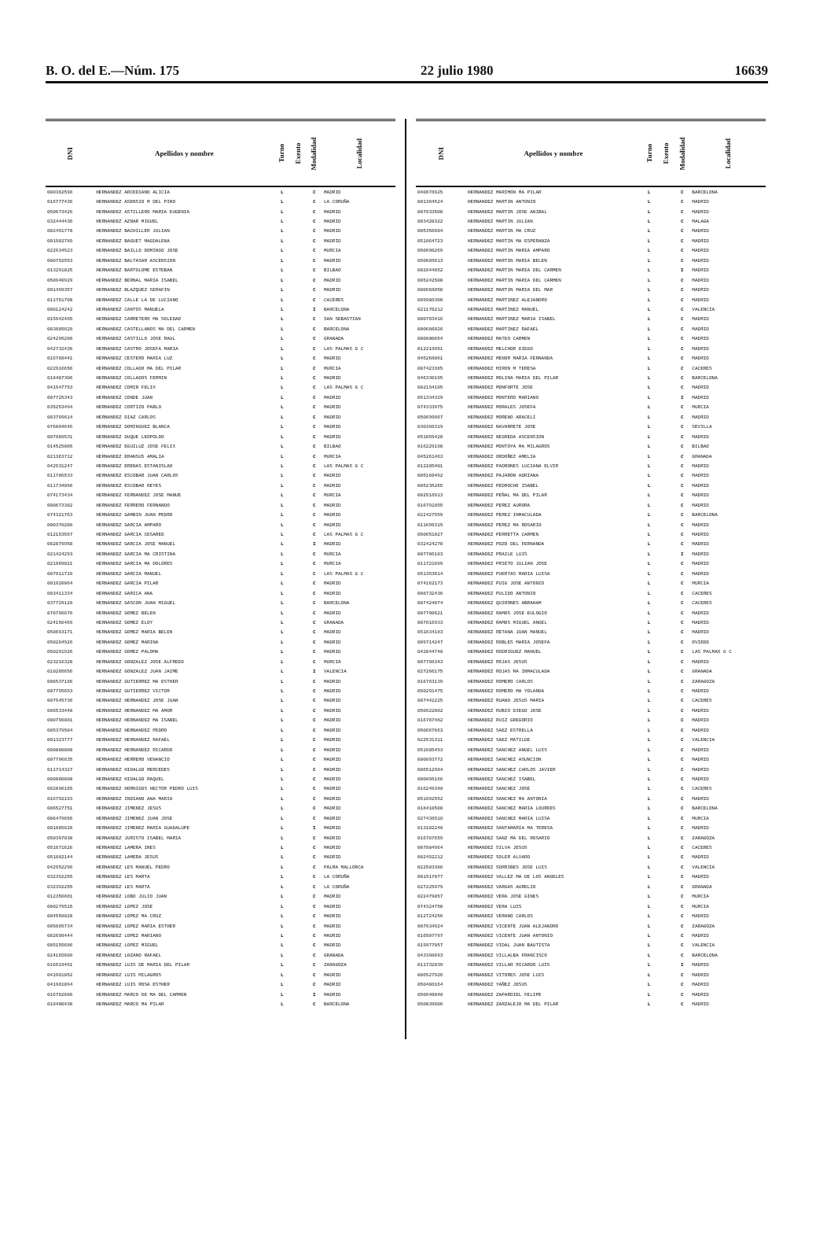B. O. del E.—Núm. 175 22 julio 1980 16639
| DNI | Apellidos y nombre | Turno | Exento | Modalidad | Localidad |
| --- | --- | --- | --- | --- | --- |
| 000382598 | HERNANDEZ ARCEDIANO ALICIA | L | | C | MADRID |
| 016777436 | HERNANDEZ ASENSIO M DEL PINO | L | | C | LA CORUÑA |
| 050673426 | HERNANDEZ ASTILLERO MARIA EUGENIA | L | | C | MADRID |
| 032444436 | HERNANDEZ AZNAR MIGUEL | L | | C | MADRID |
| 002491770 | HERNANDEZ BACHILLER JULIAN | L | | C | MADRID |
| 001902789 | HERNANDEZ BAGUET MAGDALENA | L | | C | MADRID |
| 022934523 | HERNANDEZ BAILLO DOMINGO JOSE | L | | C | MURCIA |
| 000792553 | HERNANDEZ BALTASAR ASCENSION | L | | C | MADRID |
| 013291025 | HERNANDEZ BARTOLOME ESTEBAN | L | | C | BILBAO |
| 050940929 | HERNANDEZ BERNAL MARIA ISABEL | L | | C | MADRID |
| 001499357 | HERNANDEZ BLAZQUEZ SERAFIN | L | | C | MADRID |
| 011761700 | HERNANDEZ CALLE LA DE LUCIANO | L | | C | CACERES |
| 000124242 | HERNANDEZ CANTOS MANUELA | L | | I | BARCELONA |
| 015942485 | HERNANDEZ CARRETERO MA SOLEDAD | L | | C | SAN SEBASTIAN |
| 003805828 | HERNANDEZ CASTELLANOS MA DEL CARMEN | L | | C | BARCELONA |
| 024295208 | HERNANDEZ CASTILLO JOSE RAUL | L | | C | GRANADA |
| 042732436 | HERNANDEZ CASTRO JOSEFA MARIA | L | | C | LAS PALMAS G C |
| 016788441 | HERNANDEZ CESTERO MARIA LUZ | L | | C | MADRID |
| 022916656 | HERNANDEZ COLLADO MA DEL PILAR | L | | C | MURCIA |
| 018407306 | HERNANDEZ COLLADOS FERMIN | L | | C | MADRID |
| 041947753 | HERNANDEZ COMIN FELIX | L | | C | LAS PALMAS G C |
| 007725343 | HERNANDEZ CONDE JUAN | L | | C | MADRID |
| 035253494 | HERNANDEZ CORTIZO PABLO | L | | C | MADRID |
| 003799614 | HERNANDEZ DIAZ CARLOS | L | | C | MADRID |
| 076004646 | HERNANDEZ DOMINGUEZ BLANCA | L | | C | MADRID |
| 007809531 | HERNANDEZ DUQUE LEOPOLDO | L | | C | MADRID |
| 014525005 | HERNANDEZ EGUILUZ JOSE FELIX | L | | C | BILBAO |
| 021363712 | HERNANDEZ ERANSUS AMALIA | L | | C | MURCIA |
| 042931247 | HERNANDEZ ERENAS ESTANISLAO | L | | C | LAS PALMAS G C |
| 011706533 | HERNANDEZ ESCOBAR JUAN CARLOS | L | | C | MADRID |
| 011734056 | HERNANDEZ ESCOBAR REYES | L | | C | MADRID |
| 074173434 | HERNANDEZ FERNANDEZ JOSE MANUE | L | | C | MURCIA |
| 000673302 | HERNANDEZ FERRERO FERNANDO | L | | C | MADRID |
| 074321763 | HERNANDEZ GAMBIN JUAN PEDRO | L | | C | MADRID |
| 000370208 | HERNANDEZ GARCIA AMPARO | L | | C | MADRID |
| 012153567 | HERNANDEZ GARCIA CESAREO | L | | C | LAS PALMAS G C |
| 002079950 | HERNANDEZ GARCIA JOSE MANUEL | L | | I | MADRID |
| 021424293 | HERNANDEZ GARCIA MA CRISTINA | L | | C | MURCIA |
| 021969021 | HERNANDEZ GARCIA MA DOLORES | L | | C | MURCIA |
| 007811719 | HERNANDEZ GARCIA MANUEL | L | | C | LAS PALMAS G C |
| 001920064 | HERNANDEZ GARCIA PILAR | L | | C | MADRID |
| 003411334 | HERNANDEZ GARICA ANA | L | | C | MADRID |
| 037729128 | HERNANDEZ GASCON JUAN MIGUEL | L | | C | BARCELONA |
| 070796876 | HERNANDEZ GOMEZ BELEN | L | | C | MADRID |
| 024156469 | HERNANDEZ GOMEZ ELOY | L | | C | GRANADA |
| 050693171 | HERNANDEZ GOMEZ MARIA BELEN | L | | C | MADRID |
| 050284926 | HERNANDEZ GOMEZ MARINA | L | | C | MADRID |
| 050291926 | HERNANDEZ GOMEZ PALOMA | L | | C | MADRID |
| 023216320 | HERNANDEZ GONZALEZ JOSE ALFREDO | L | | C | MURCIA |
| 010205656 | HERNANDEZ GONZALEZ JUAN JAIME | L | | I | VALENCIA |
| 006537186 | HERNANDEZ GUTIERREZ MA ESTHER | L | | C | MADRID |
| 007795653 | HERNANDEZ GUTIERREZ VICTOR | L | | C | MADRID |
| 007945736 | HERNANDEZ HERNANDEZ JOSE JUAN | L | | C | MADRID |
| 006533440 | HERNANDEZ HERNANDEZ MA AMOR | L | | C | MADRID |
| 000796081 | HERNANDEZ HERNANDEZ MA ISABEL | L | | C | MADRID |
| 005379504 | HERNANDEZ HERNANDEZ PEDRO | L | | C | MADRID |
| 001323777 | HERNANDEZ HERNANDEZ RAFAEL | L | | C | MADRID |
| 000000000 | HERNANDEZ HERNANDEZ RICARDO | L | | C | MADRID |
| 007796835 | HERNANDEZ HERRERO VENANCIO | L | | C | MADRID |
| 011714327 | HERNANDEZ HIDALGO MERCEDES | L | | C | MADRID |
| 000000000 | HERNANDEZ HIDALGO RAQUEL | L | | C | MADRID |
| 002096165 | HERNANDEZ HORNIGOS HECTOR PEDRO LUIS | L | | C | MADRID |
| 016792193 | HERNANDEZ INDIANO ANA MARIA | L | | C | MADRID |
| 006527751 | HERNANDEZ JIMENEZ JESUS | L | | C | MADRID |
| 006479656 | HERNANDEZ JIMENEZ JUAN JOSE | L | | C | MADRID |
| 001805820 | HERNANDEZ JIMENEZ MARIA GUADALUPE | L | | I | MADRID |
| 050397030 | HERNANDEZ JURISTO ISABEL MARIA | L | | C | MADRID |
| 051871626 | HERNANDEZ LAMERA INES | L | | C | MADRID |
| 051882144 | HERNANDEZ LAMERA JESUS | L | | C | MADRID |
| 042952296 | HERNANDEZ LES MANUEL PEDRO | L | | C | PALMA MALLORCA |
| 032392255 | HERNANDEZ LES MARTA | L | | C | LA CORUÑA |
| 032392255 | HERNANDEZ LES MARTA | L | | C | LA CORUÑA |
| 012356881 | HERNANDEZ LOBO JULIO JUAN | L | | C | MADRID |
| 000279515 | HERNANDEZ LOPEZ JOSE | L | | C | MADRID |
| 004558020 | HERNANDEZ LOPEZ MA CRUZ | L | | C | MADRID |
| 005885734 | HERNANDEZ LOPEZ MARIA ESTHER | L | | C | MADRID |
| 002698444 | HERNANDEZ LOPEZ MARIANO | L | | C | MADRID |
| 005155686 | HERNANDEZ LOPEZ MIGUEL | L | | C | MADRID |
| 024165608 | HERNANDEZ LOZANO RAFAEL | L | | C | GRANADA |
| 016519491 | HERNANDEZ LUIS DE MARIA DEL PILAR | L | | C | ZARAGOZA |
| 041981052 | HERNANDEZ LUIS MILAGROS | L | | C | MADRID |
| 041981094 | HERNANDEZ LUIS ROSA ESTHER | L | | C | MADRID |
| 016782606 | HERNANDEZ MARCO DE MA DEL CARMEN | L | | I | MADRID |
| 018400430 | HERNANDEZ MARCO MA PILAR | L | | C | BARCELONA |
| DNI | Apellidos y nombre | Turno | Exento | Modalidad | Localidad |
| --- | --- | --- | --- | --- | --- |
| 040878925 | HERNANDEZ MARIMON MA PILAR | L | | C | BARCELONA |
| 001384524 | HERNANDEZ MARTIN ANTONIO | L | | C | MADRID |
| 007833500 | HERNANDEZ MARTIN JOSE ANIBAL | L | | C | MADRID |
| 003420322 | HERNANDEZ MARTIN JULIAN | L | | C | MALAGA |
| 005356604 | HERNANDEZ MARTIN MA CRUZ | L | | C | MADRID |
| 051864723 | HERNANDEZ MARTIN MA ESPERANZA | L | | C | MADRID |
| 050690269 | HERNANDEZ MARTIN MARIA AMPARO | L | | C | MADRID |
| 050689613 | HERNANDEZ MARTIN MARIA BELEN | L | | C | MADRID |
| 002844852 | HERNANDEZ MARTIN MARIA DEL CARMEN | L | | I | MADRID |
| 005242500 | HERNANDEZ MARTIN MARIA DEL CARMEN | L | | C | MADRID |
| 000668050 | HERNANDEZ MARTIN MARIA DEL MAR | L | | C | MADRID |
| 009908300 | HERNANDEZ MARTINEZ ALEJANDRO | L | | C | MADRID |
| 021170212 | HERNANDEZ MARTINEZ MANUEL | L | | C | VALENCIA |
| 000793416 | HERNANDEZ MARTINEZ MARIA ISABEL | L | | C | MADRID |
| 000686026 | HERNANDEZ MARTINEZ RAFAEL | L | | C | MADRID |
| 000800654 | HERNANDEZ MATEO CARMEN | L | | C | MADRID |
| 012219851 | HERNANDEZ MELCHOR DIEGO | L | | C | MADRID |
| 045268061 | HERNANDEZ MENOR MARIA FERNANDA | L | | C | MADRID |
| 007423385 | HERNANDEZ MIRON M TERESA | L | | C | CACERES |
| 046330195 | HERNANDEZ MOLINA MARIA DEL PILAR | L | | C | BARCELONA |
| 002194105 | HERNANDEZ MONFORTE JOSE | L | | C | MADRID |
| 051334329 | HERNANDEZ MONTERO MARIANO | L | | I | MADRID |
| 074333975 | HERNANDEZ MORALES JOSEFA | L | | C | MURCIA |
| 050699667 | HERNANDEZ MORENO ARACELI | L | | C | MADRID |
| 030398319 | HERNANDEZ NAVARRETE JOSE | L | | C | SEVILLA |
| 051059420 | HERNANDEZ NEGREDA ASCENSION | L | | C | MADRID |
| 016229190 | HERNANDEZ MONTOYA MA MILAGROS | L | | C | BILBAO |
| 045261463 | HERNANDEZ ORDOÑEZ AMELIA | L | | C | GRANADA |
| 012205401 | HERNANDEZ PADRONES LUCIANA ELVIR | L | | C | MADRID |
| 005160492 | HERNANDEZ PAJARON ADRIANA | L | | C | MADRID |
| 005235265 | HERNANDEZ PEDROCHE ISABEL | L | | C | MADRID |
| 002518913 | HERNANDEZ PEÑAL MA DEL PILAR | L | | C | MADRID |
| 016791855 | HERNANDEZ PEREZ AURORA | L | | C | MADRID |
| 022427559 | HERNANDEZ PEREZ INMACULADA | L | | C | BARCELONA |
| 011699315 | HERNANDEZ PEREZ MA ROSARIO | L | | C | MADRID |
| 050651027 | HERNANDEZ PERRETTA CARMEN | L | | C | MADRID |
| 032424270 | HERNANDEZ POZO DEL FERNANDA | L | | C | MADRID |
| 007706183 | HERNANDEZ PRAILE LUIS | L | | I | MADRID |
| 011721699 | HERNANDEZ PRIETO JULIAN JOSE | L | | C | MADRID |
| 051353614 | HERNANDEZ PUERTAS MARIA LUISA | L | | C | MADRID |
| 074162173 | HERNANDEZ PUIG JOSE ANTONIO | L | | C | MURCIA |
| 008732436 | HERNANDEZ PULIDO ANTONIO | L | | C | CACERES |
| 007424074 | HERNANDEZ QUIRONES ABRAHAM | L | | C | CACERES |
| 007790621 | HERNANDEZ RAMOS JOSE EULOGIO | L | | C | MADRID |
| 007816933 | HERNANDEZ RAMOS MIGUEL ANGEL | L | | C | MADRID |
| 051834183 | HERNANDEZ RETANA JUAN MANUEL | L | | C | MADRID |
| 009714247 | HERNANDEZ ROBLES MARIA JOSEFA | L | | C | OVIEDO |
| 042044740 | HERNANDEZ RODRIGUEZ MANUEL | L | | C | LAS PALMAS G C |
| 007798343 | HERNANDEZ ROJAS JESUS | L | | C | MADRID |
| 027266175 | HERNANDEZ ROJAS MA INMACULADA | L | | C | GRANADA |
| 016783139 | HERNANDEZ ROMERO CARLOS | L | | C | ZARAGOZA |
| 050291475 | HERNANDEZ ROMERO MA YOLANDA | L | | C | MADRID |
| 007442225 | HERNANDEZ RUANO JESUS MARIA | L | | C | CACERES |
| 050922082 | HERNANDEZ RUBIO DIEGO JOSE | L | | C | MADRID |
| 016787482 | HERNANDEZ RUIZ GREGORIO | L | | C | MADRID |
| 050667663 | HERNANDEZ SAEZ ESTRELLA | L | | C | MADRID |
| 022531311 | HERNANDEZ SAEZ MATILDE | L | | C | VALENCIA |
| 051605493 | HERNANDEZ SANCHEZ ANGEL LUIS | L | | C | MADRID |
| 000893772 | HERNANDEZ SANCHEZ ASUNCION | L | | C | MADRID |
| 006512984 | HERNANDEZ SANCHEZ CARLOS JAVIER | L | | C | MADRID |
| 000095166 | HERNANDEZ SANCHEZ ISABEL | L | | C | MADRID |
| 016249340 | HERNANDEZ SANCHEZ JOSE | L | | C | CACERES |
| 051892552 | HERNANDEZ SANCHEZ MA ANTONIA | L | | C | MADRID |
| 018410500 | HERNANDEZ SANCHEZ MARIA LOURDES | L | | C | BARCELONA |
| 027438518 | HERNANDEZ SANCHEZ MARIA LUISA | L | | C | MURCIA |
| 013102240 | HERNANDEZ SANTAMARIA MA TERESA | L | | C | MADRID |
| 016787659 | HERNANDEZ SANZ MA DEL ROSARIO | L | | C | ZARAGOZA |
| 007804964 | HERNANDEZ SILVA JESUS | L | | C | CACERES |
| 002492212 | HERNANDEZ SOLER ALVARO | L | | C | MADRID |
| 022503388 | HERNANDEZ SORRIBES JOSE LUIS | L | | C | VALENCIA |
| 001917077 | HERNANDEZ VALLEZ MA DE LOS ANGELES | L | | C | MADRID |
| 027225979 | HERNANDEZ VARGAS AURELIO | L | | C | GRANADA |
| 022479057 | HERNANDEZ VERA JOSE GINES | L | | C | MURCIA |
| 074324750 | HERNANDEZ VERA LUIS | L | | C | MURCIA |
| 012724256 | HERNANDEZ VERANO CARLOS | L | | C | MADRID |
| 007834924 | HERNANDEZ VICENTE JUAN ALEJANDRO | L | | C | ZARAGOZA |
| 016507797 | HERNANDEZ VICENTE JUAN ANTONIO | L | | C | MADRID |
| 019977057 | HERNANDEZ VIDAL JUAN BAUTISTA | L | | C | VALENCIA |
| 043398693 | HERNANDEZ VILLALBA FRANCISCO | L | | C | BARCELONA |
| 011732039 | HERNANDEZ VILLAR RICARDO LUIS | L | | I | MADRID |
| 006527926 | HERNANDEZ VITORES JOSE LUIS | L | | C | MADRID |
| 050408164 | HERNANDEZ YAÑEZ JESUS | L | | C | MADRID |
| 050940040 | HERNANDEZ ZAPARDIEL FELIPE | L | | C | MADRID |
| 050039606 | HERNANDEZ ZARZALEJO MA DEL PILAR | L | | C | MADRID |